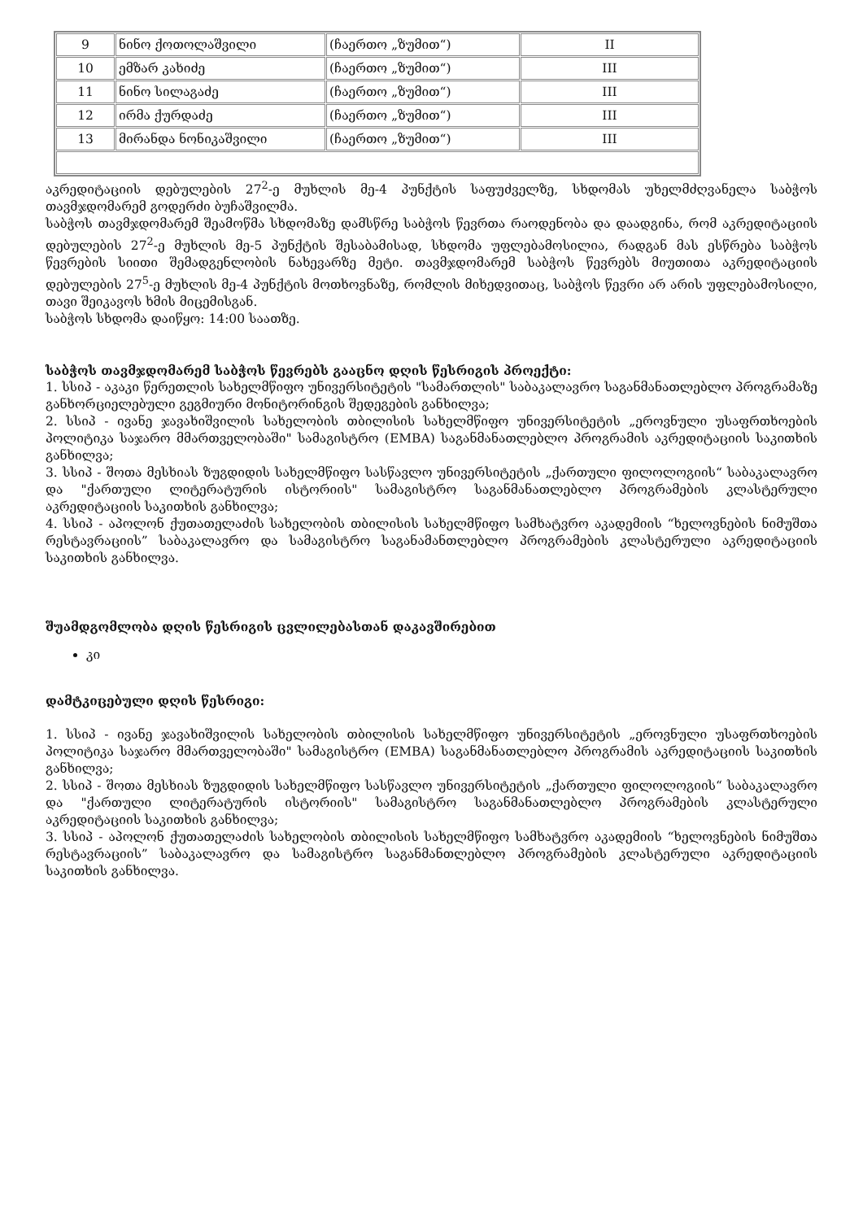| 9 | ნინო ქოთოლაშვილი | (ჩაერთო „ზუმით“) | II |
| 10 | ემზარ კახიძე | (ჩაერთო „ზუმით“) | III |
| 11 | ნინო სილაგაძე | (ჩაერთო „ზუმით“) | III |
| 12 | ირმა ქურდაძე | (ჩაერთო „ზუმით“) | III |
| 13 | მირანდა ნონიკაშვილი | (ჩაერთო „ზუმით“) | III |
აკრედიტაციის დებულების 27<sup>2</sup>-ე მუხლის მე-4 პუნქტის საფუძველზე, სხდომას უხელმძღვანელა საბჭოს თავმჯდომარემ გოდერძი ბუჩაშვილმა.
საბჭოს თავმჯდომარემ შეამოწმა სხდომაზე დამსწრე საბჭოს წევრთა რაოდენობა და დაადგინა, რომ აკრედიტაციის დებულების 27<sup>2</sup>-ე მუხლის მე-5 პუნქტის შესაბამისად, სხდომა უფლებამოსილია, რადგან მას ესწრება საბჭოს წევრების სიითი შემადგენლობის ნახევარზე მეტი. თავმჯდომარემ საბჭოს წევრებს მიუთითა აკრედიტაციის დებულების 27<sup>5</sup>-ე მუხლის მე-4 პუნქტის მოთხოვნაზე, რომლის მიხედვითაც, საბჭოს წევრი არ არის უფლებამოსილი, თავი შეიკავოს ხმის მიცემისგან.
საბჭოს სხდომა დაიწყო: 14:00 საათზე.
საბჭოს თავმჯდომარემ საბჭოს წევრებს გააცნო დღის წესრიგის პროექტი:
1. სსიპ - აკაკი წერეთლის სახელმწიფო უნივერსიტეტის "სამართლის" საბაკალავრო საგანმანათლებლო პროგრამაზე განხორციელებული გეგმიური მონიტორინგის შედეგების განხილვა;
2. სსიპ - ივანე ჯავახიშვილის სახელობის თბილისის სახელმწიფო უნივერსიტეტის „ეროვნული უსაფრთხოების პოლიტიკა საჯარო მმართველობაში" სამაგისტრო (EMBA) საგანმანათლებლო პროგრამის აკრედიტაციის საკითხის განხილვა;
3. სსიპ - შოთა მესხიას ზუგდიდის სახელმწიფო სასწავლო უნივერსიტეტის „ქართული ფილოლოგიის“ საბაკალავრო და "ქართული ლიტერატურის ისტორიის" სამაგისტრო საგანმანათლებლო პროგრამების კლასტერული აკრედიტაციის საკითხის განხილვა;
4. სსიპ - აპოლონ ქუთათელაძის სახელობის თბილისის სახელმწიფო სამხატვრო აკადემიის “ხელოვნების ნიმუშთა რესტავრაციის” საბაკალავრო და სამაგისტრო საგანამანთლებლო პროგრამების კლასტერული აკრედიტაციის საკითხის განხილვა.
შუამდგომლობა დღის წესრიგის ცვლილებასთან დაკავშირებით
კი
დამტკიცებული დღის წესრიგი:
1. სსიპ - ივანე ჯავახიშვილის სახელობის თბილისის სახელმწიფო უნივერსიტეტის „ეროვნული უსაფრთხოების პოლიტიკა საჯარო მმართველობაში" სამაგისტრო (EMBA) საგანმანათლებლო პროგრამის აკრედიტაციის საკითხის განხილვა;
2. სსიპ - შოთა მესხიას ზუგდიდის სახელმწიფო სასწავლო უნივერსიტეტის „ქართული ფილოლოგიის“ საბაკალავრო და "ქართული ლიტერატურის ისტორიის" სამაგისტრო საგანმანათლებლო პროგრამების კლასტერული აკრედიტაციის საკითხის განხილვა;
3. სსიპ - აპოლონ ქუთათელაძის სახელობის თბილისის სახელმწიფო სამხატვრო აკადემიის “ხელოვნების ნიმუშთა რესტავრაციის” საბაკალავრო და სამაგისტრო საგანმანთლებლო პროგრამების კლასტერული აკრედიტაციის საკითხის განხილვა.